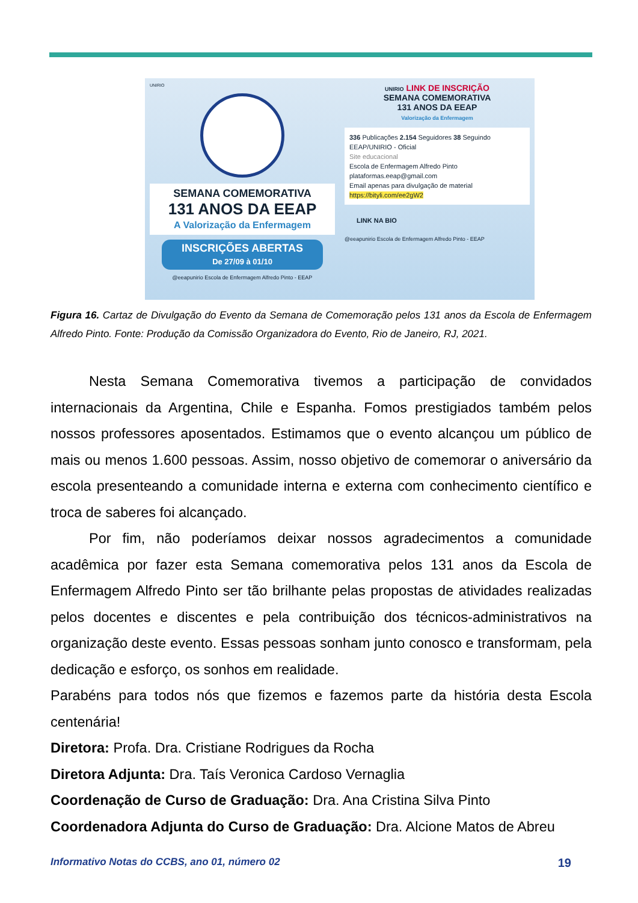UNIRIO
SEMANA COMEMORATIVA
131 ANOS DA EEAP
A Valorização da Enfermagem
INSCRIÇÕES ABERTAS
De 27/09 à 01/10
@eeapunirio Escola de Enfermagem Alfredo Pinto - EEAP
UNIRIO LINK DE INSCRIÇÃO
SEMANA COMEMORATIVA
131 ANOS DA EEAP
Valorização da Enfermagem
336 Publicações 2.154 Seguidores 38 Seguindo
EEAP/UNIRIO - Oficial
Site educacional
Escola de Enfermagem Alfredo Pinto
plataformas.eeap@gmail.com
Email apenas para divulgação de material
https://bityli.com/ee2gW2
LINK NA BIO
@eeapunirio Escola de Enfermagem Alfredo Pinto - EEAP
Figura 16. Cartaz de Divulgação do Evento da Semana de Comemoração pelos 131 anos da Escola de Enfermagem Alfredo Pinto. Fonte: Produção da Comissão Organizadora do Evento, Rio de Janeiro, RJ, 2021.
Nesta Semana Comemorativa tivemos a participação de convidados internacionais da Argentina, Chile e Espanha. Fomos prestigiados também pelos nossos professores aposentados. Estimamos que o evento alcançou um público de mais ou menos 1.600 pessoas. Assim, nosso objetivo de comemorar o aniversário da escola presenteando a comunidade interna e externa com conhecimento científico e troca de saberes foi alcançado.
Por fim, não poderíamos deixar nossos agradecimentos a comunidade acadêmica por fazer esta Semana comemorativa pelos 131 anos da Escola de Enfermagem Alfredo Pinto ser tão brilhante pelas propostas de atividades realizadas pelos docentes e discentes e pela contribuição dos técnicos-administrativos na organização deste evento. Essas pessoas sonham junto conosco e transformam, pela dedicação e esforço, os sonhos em realidade.
Parabéns para todos nós que fizemos e fazemos parte da história desta Escola centenária!
Diretora: Profa. Dra. Cristiane Rodrigues da Rocha
Diretora Adjunta: Dra. Taís Veronica Cardoso Vernaglia
Coordenação de Curso de Graduação: Dra. Ana Cristina Silva Pinto
Coordenadora Adjunta do Curso de Graduação: Dra. Alcione Matos de Abreu
Informativo Notas do CCBS, ano 01, número 02 19